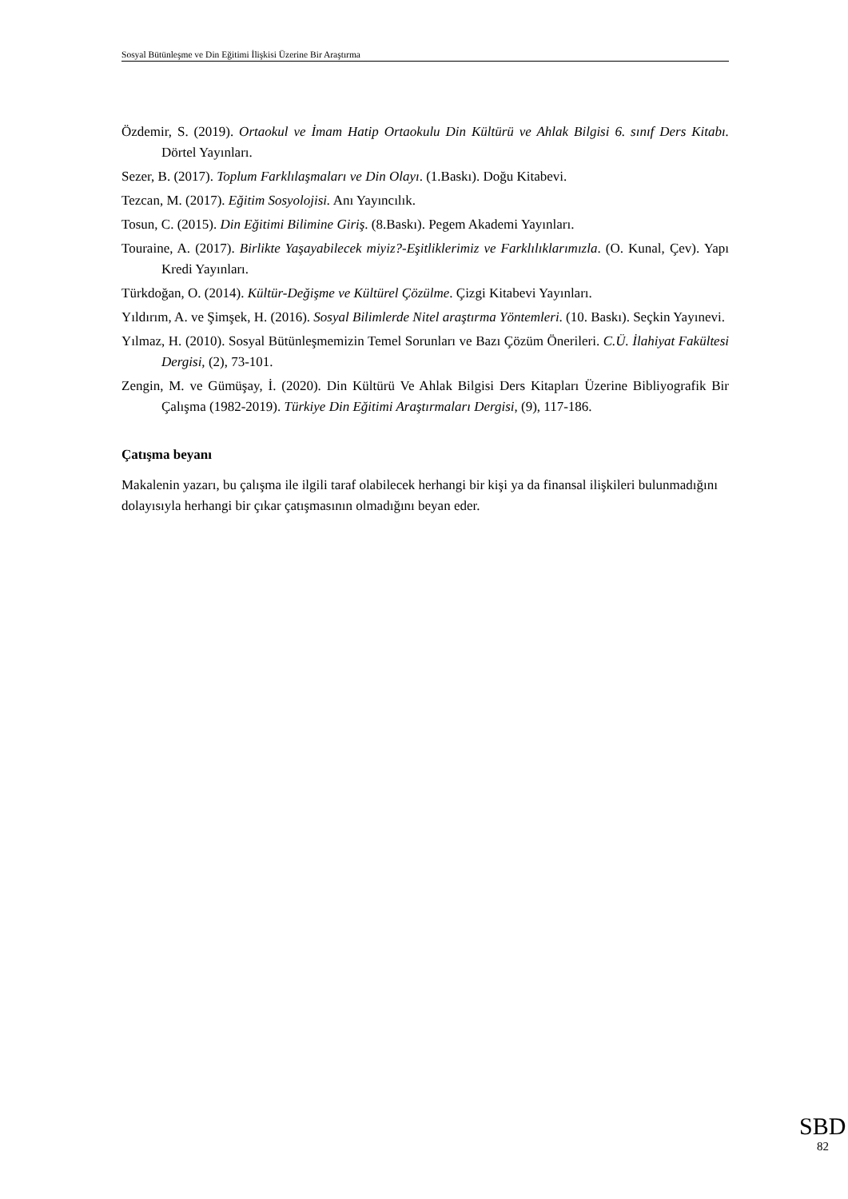Sosyal Bütünleşme ve Din Eğitimi İlişkisi Üzerine Bir Araştırma
Özdemir, S. (2019). Ortaokul ve İmam Hatip Ortaokulu Din Kültürü ve Ahlak Bilgisi 6. sınıf Ders Kitabı. Dörtel Yayınları.
Sezer, B. (2017). Toplum Farklılaşmaları ve Din Olayı. (1.Baskı). Doğu Kitabevi.
Tezcan, M. (2017). Eğitim Sosyolojisi. Anı Yayıncılık.
Tosun, C. (2015). Din Eğitimi Bilimine Giriş. (8.Baskı). Pegem Akademi Yayınları.
Touraine, A. (2017). Birlikte Yaşayabilecek miyiz?-Eşitliklerimiz ve Farklılıklarımızla. (O. Kunal, Çev). Yapı Kredi Yayınları.
Türkdoğan, O. (2014). Kültür-Değişme ve Kültürel Çözülme. Çizgi Kitabevi Yayınları.
Yıldırım, A. ve Şimşek, H. (2016). Sosyal Bilimlerde Nitel araştırma Yöntemleri. (10. Baskı). Seçkin Yayınevi.
Yılmaz, H. (2010). Sosyal Bütünleşmemizin Temel Sorunları ve Bazı Çözüm Önerileri. C.Ü. İlahiyat Fakültesi Dergisi, (2), 73-101.
Zengin, M. ve Gümüşay, İ. (2020). Din Kültürü Ve Ahlak Bilgisi Ders Kitapları Üzerine Bibliyografik Bir Çalışma (1982-2019). Türkiye Din Eğitimi Araştırmaları Dergisi, (9), 117-186.
Çatışma beyanı
Makalenin yazarı, bu çalışma ile ilgili taraf olabilecek herhangi bir kişi ya da finansal ilişkileri bulunmadığını dolayısıyla herhangi bir çıkar çatışmasının olmadığını beyan eder.
SBD
82